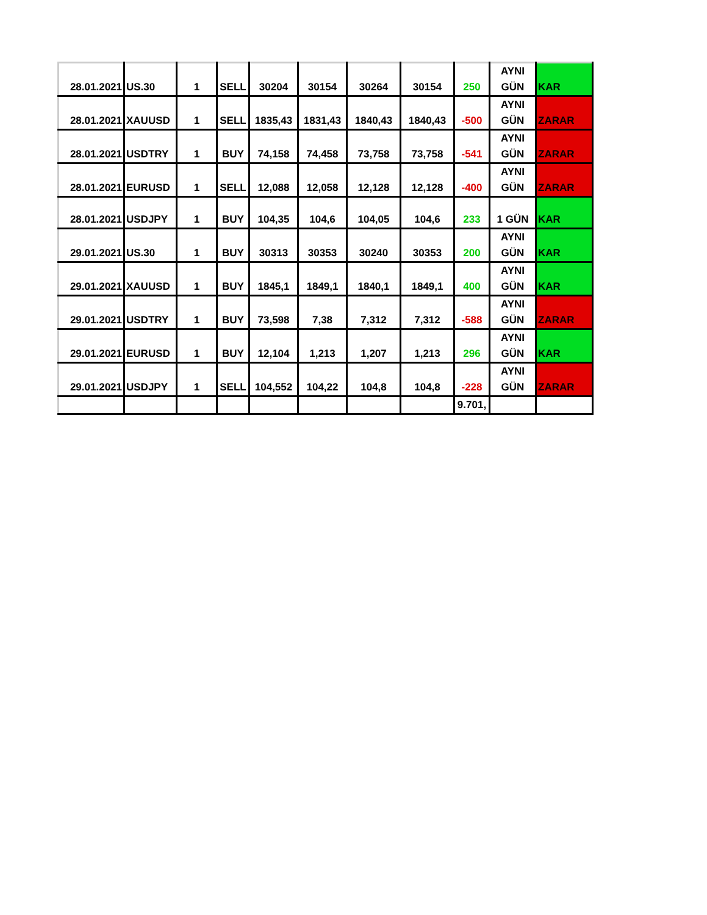| 28.01.2021 | US.30 | 1 | SELL | 30204 | 30154 | 30264 | 30154 | 250 | AYNI GÜN | KAR |
| 28.01.2021 | XAUUSD | 1 | SELL | 1835,43 | 1831,43 | 1840,43 | 1840,43 | -500 | AYNI GÜN | ZARAR |
| 28.01.2021 | USDTRY | 1 | BUY | 74,158 | 74,458 | 73,758 | 73,758 | -541 | AYNI GÜN | ZARAR |
| 28.01.2021 | EURUSD | 1 | SELL | 12,088 | 12,058 | 12,128 | 12,128 | -400 | AYNI GÜN | ZARAR |
| 28.01.2021 | USDJPY | 1 | BUY | 104,35 | 104,6 | 104,05 | 104,6 | 233 | 1 GÜN | KAR |
| 29.01.2021 | US.30 | 1 | BUY | 30313 | 30353 | 30240 | 30353 | 200 | AYNI GÜN | KAR |
| 29.01.2021 | XAUUSD | 1 | BUY | 1845,1 | 1849,1 | 1840,1 | 1849,1 | 400 | AYNI GÜN | KAR |
| 29.01.2021 | USDTRY | 1 | BUY | 73,598 | 7,38 | 7,312 | 7,312 | -588 | AYNI GÜN | ZARAR |
| 29.01.2021 | EURUSD | 1 | BUY | 12,104 | 1,213 | 1,207 | 1,213 | 296 | AYNI GÜN | KAR |
| 29.01.2021 | USDJPY | 1 | SELL | 104,552 | 104,22 | 104,8 | 104,8 | -228 | AYNI GÜN | ZARAR |
| | | | | | | | | 9.701, | | |